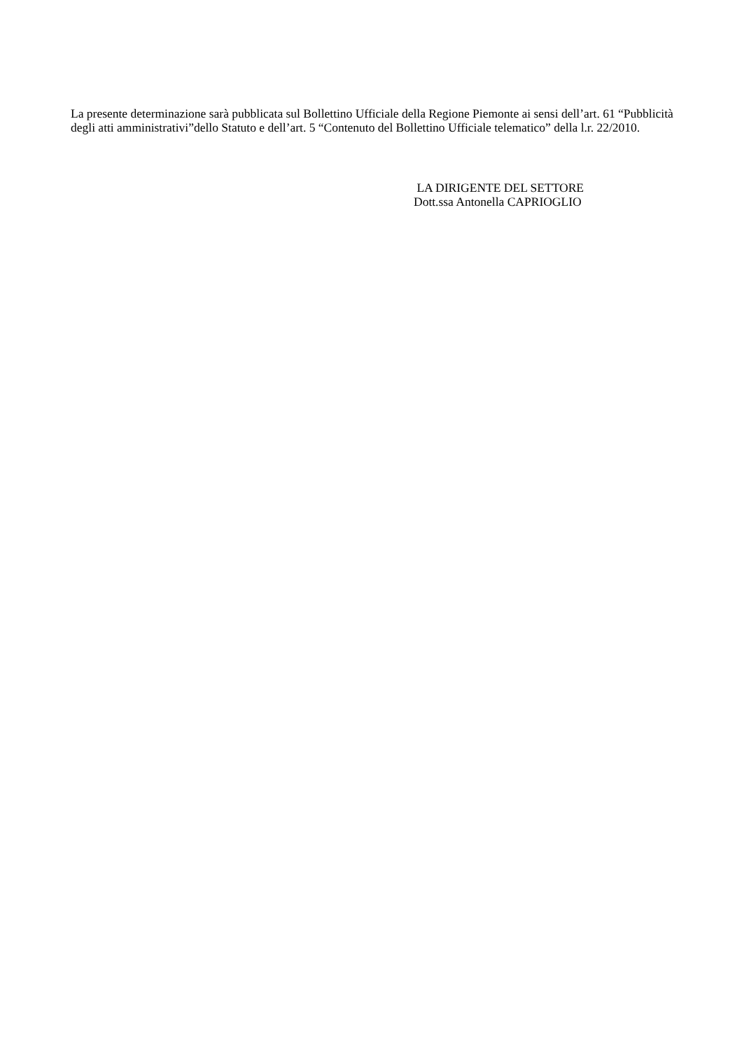La presente determinazione sarà pubblicata sul Bollettino Ufficiale della Regione Piemonte ai sensi dell’art. 61 “Pubblicità degli atti amministrativi”dello Statuto e dell’art. 5 “Contenuto del Bollettino Ufficiale telematico” della l.r. 22/2010.
LA DIRIGENTE DEL SETTORE
Dott.ssa Antonella CAPRIOGLIO